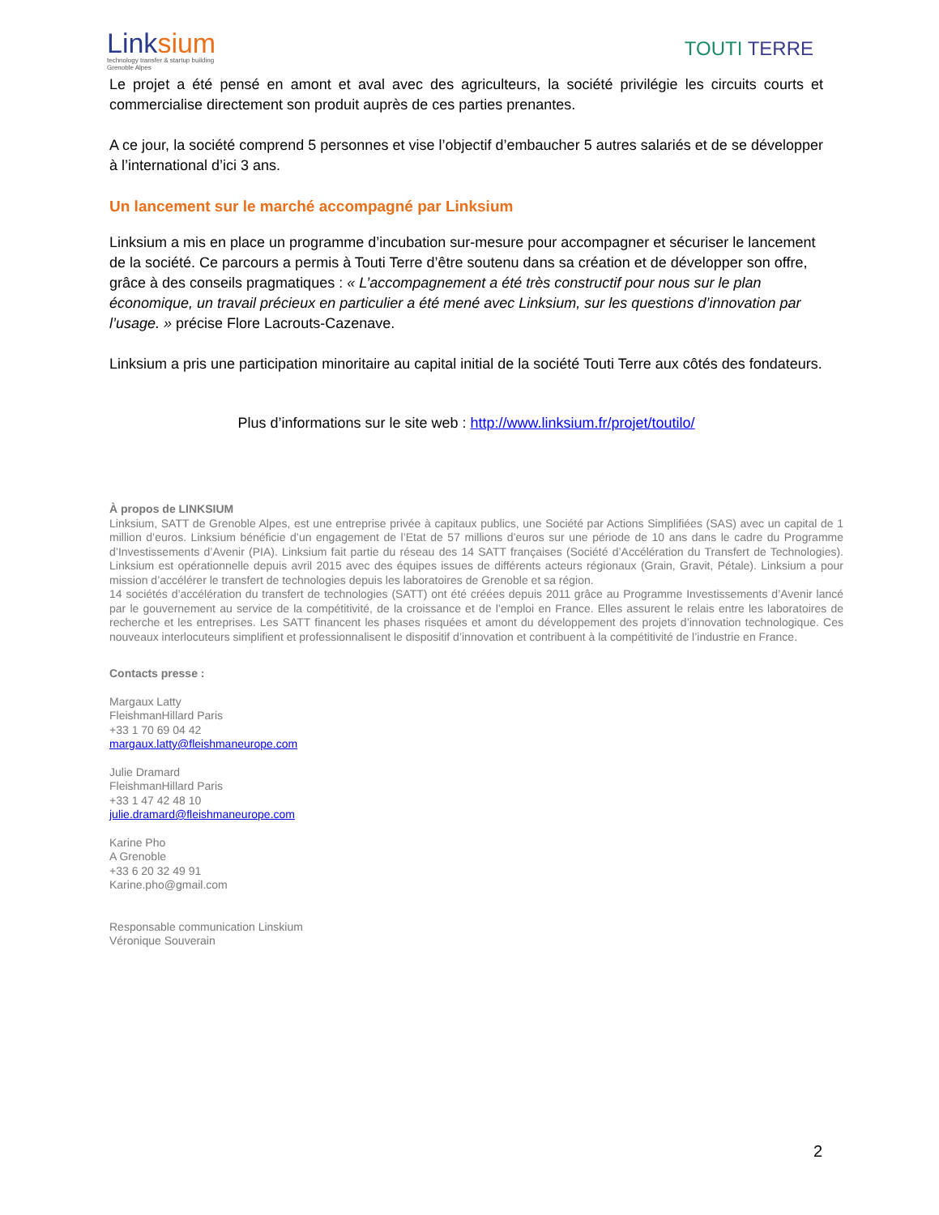Linksium
technology transfer & startup building
Grenoble Alpes
TOUTI TERRE
Le projet a été pensé en amont et aval avec des agriculteurs, la société privilégie les circuits courts et commercialise directement son produit auprès de ces parties prenantes.
A ce jour, la société comprend 5 personnes et vise l’objectif d’embaucher 5 autres salariés et de se développer à l’international d’ici 3 ans.
Un lancement sur le marché accompagné par Linksium
Linksium a mis en place un programme d’incubation sur-mesure pour accompagner et sécuriser le lancement de la société. Ce parcours a permis à Touti Terre d’être soutenu dans sa création et de développer son offre, grâce à des conseils pragmatiques : « L’accompagnement a été très constructif pour nous sur le plan économique, un travail précieux en particulier a été mené avec Linksium, sur les questions d’innovation par l’usage. » précise Flore Lacrouts-Cazenave.
Linksium a pris une participation minoritaire au capital initial de la société Touti Terre aux côtés des fondateurs.
Plus d’informations sur le site web : http://www.linksium.fr/projet/toutilo/
À propos de LINKSIUM
Linksium, SATT de Grenoble Alpes, est une entreprise privée à capitaux publics, une Société par Actions Simplifiées (SAS) avec un capital de 1 million d’euros. Linksium bénéficie d’un engagement de l’Etat de 57 millions d’euros sur une période de 10 ans dans le cadre du Programme d’Investissements d’Avenir (PIA). Linksium fait partie du réseau des 14 SATT françaises (Société d’Accélération du Transfert de Technologies). Linksium est opérationnelle depuis avril 2015 avec des équipes issues de différents acteurs régionaux (Grain, Gravit, Pétale). Linksium a pour mission d’accélérer le transfert de technologies depuis les laboratoires de Grenoble et sa région.
14 sociétés d’accélération du transfert de technologies (SATT) ont été créées depuis 2011 grâce au Programme Investissements d’Avenir lancé par le gouvernement au service de la compétitivité, de la croissance et de l’emploi en France. Elles assurent le relais entre les laboratoires de recherche et les entreprises. Les SATT financent les phases risquées et amont du développement des projets d’innovation technologique. Ces nouveaux interlocuteurs simplifient et professionnalisent le dispositif d’innovation et contribuent à la compétitivité de l’industrie en France.
Contacts presse :
Margaux Latty
FleishmanHillard Paris
+33 1 70 69 04 42
margaux.latty@fleishmaneurope.com
Julie Dramard
FleishmanHillard Paris
+33 1 47 42 48 10
julie.dramard@fleishmaneurope.com
Karine Pho
A Grenoble
+33 6 20 32 49 91
Karine.pho@gmail.com
Responsable communication Linskium
Véronique Souverain
2